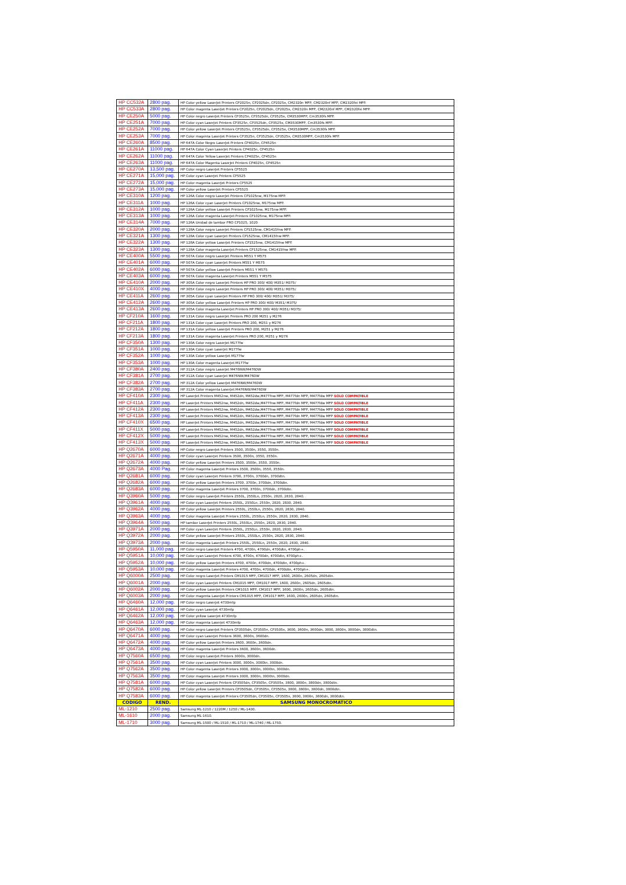| HP CC532A | 2800 pag. | HP Color yellow LaserJet Printers CP2025n, CP2025dn, CP2025x, CM2320n MFP, CM2320nf MFP, CM2320fxi MFP. |
| HP CC533A | 2800 pag. | HP Color magenta LaserJet Printers CP2025n, CP2025dn, CP2025x, CM2320n MFP, CM2320nf MFP, CM2320fxi MFP. |
| HP CE250A | 5000 pag. | HP Color negro LaserJet Printers CP3525n, CP3525dn, CP3525x, CM3530MFP, Cm3530fs MFP. |
| HP CE251A | 7000 pag. | HP Color cyan LaserJet Printers CP3525n, CP3525dn, CP3525x, CM3530MFP, Cm3530fs MFP. |
| HP CE252A | 7000 pag. | HP Color yellow LaserJet Printers CP3525n, CP3525dn, CP3525x, CM3530MFP, Cm3530fs MFP. |
| HP CE253A | 7000 pag. | HP Color magenta LaserJet Printers CP3525n, CP3525dn, CP3525x, CM3530MFP, Cm3530fs MFP. |
| HP CE260A | 8500 pag. | HP 647A Color Negro LaserJet Printers CP4025n, CP4525n |
| HP CE261A | 11000 pag. | HP 647A Color Cyan LaserJet Printers CP4025n, CP4525n |
| HP CE262A | 11000 pag. | HP 647A Color Yellow LaserJet Printers CP4025n, CP4525n |
| HP CE263A | 11000 pag. | HP 647A Color Magenta LaserJet Printers CP4025n, CP4525n |
| HP CE270A | 13,500 pag. | HP Color negro LaserJet Printers CP5525 |
| HP CE271A | 15,000 pag. | HP Color cyan LaserJet Printers CP5525 |
| HP CE272A | 15,000 pag. | HP Color magenta LaserJet Printers CP5525 |
| HP CE273A | 15,000 pag. | HP Color yellow LaserJet Printers CP5525 |
| HP CE310A | 1200 pag. | HP 126A Color negro LaserJet Printers CP1025nw, M175nw MFP. |
| HP CE311A | 1000 pag. | HP 126A Color cyan LaserJet Printers CP1025nw, M175nw MFP. |
| HP CE312A | 1000 pag. | HP 126A Color yellow LaserJet Printers CP1025nw, M175nw MFP. |
| HP CE313A | 1000 pag. | HP 126A Color magenta LaserJet Printers CP1025nw, M175nw MFP. |
| HP CE314A | 7000 pag. | HP 126A Unidad de tambor PRO CP1025, 1020 |
| HP CE320A | 2000 pag. | HP 128A Color negro LaserJet Printers CP1525nw, CM1415fnw MFP. |
| HP CE321A | 1300 pag. | HP 128A Color cyan LaserJet Printers CP1525nw, CM1415fnw MFP. |
| HP CE322A | 1300 pag. | HP 128A Color yellow LaserJet Printers CP1525nw, CM1415fnw MFP. |
| HP CE323A | 1300 pag. | HP 128A Color magenta LaserJet Printers CP1525nw, CM1415fnw MFP. |
| HP CE400A | 5500 pag. | HP 507A Color negro LaserJet Printers M551 Y M575 |
| HP CE401A | 6000 pag. | HP 507A Color cyan LaserJet Printers M551 Y M575 |
| HP CE402A | 6000 pag. | HP 507A Color yellow LaserJet Printers M551 Y M575 |
| HP CE403A | 6000 pag. | HP 507A Color magenta LaserJet Printers M551 Y M575 |
| HP CE410A | 2000 pag. | HP 305A Color negro LaserJet Printers HP PRO 300/ 400/ M351/ M375/ |
| HP CE410X | 4000 pag. | HP 305X Color negro LaserJet Printers HP PRO 300/ 400/ M351/ M375/ |
| HP CE411A | 2600 pag. | HP 305A Color cyan LaserJet Printers HP PRO 300/ 400/ M351/ M375/ |
| HP CE412A | 2600 pag. | HP 305A Color yellow LaserJet Printers HP PRO 300/ 400/ M351/ M375/ |
| HP CE413A | 2600 pag. | HP 305A Color magenta LaserJet Printers HP PRO 300/ 400/ M351/ M375/ |
| HP CF210A | 1600 pag. | HP 131A Color negro LaserJet Printers PRO 200 M251 y M276 |
| HP CF211A | 1800 pag. | HP 131A Color cyan LaserJet Printers PRO 200, M251 y M276 |
| HP CF212A | 1800 pag. | HP 131A Color yellow LaserJet Printers PRO 200, M251 y M276 |
| HP CF213A | 1800 pag. | HP 131A Color magenta LaserJet Printers PRO 200, M251 y M276 |
| HP CF350A | 1300 pag. | HP 130A Color negro LaserJet M177fw |
| HP CF351A | 1000 pag. | HP 130A Color cyan LaserJet M177fw |
| HP CF352A | 1000 pag. | HP 130A Color yellow LaserJet M177fw |
| HP CF353A | 1000 pag. | HP 130A Color magenta LaserJet M177fw |
| HP CF380A | 2400 pag. | HP 312A Color negro LaserJet M476NW/M476DW |
| HP CF381A | 2700 pag. | HP 312A Color cyan LaserJet M476NW/M476DW |
| HP CF382A | 2700 pag. | HP 312A Color yellow LaserJet M476NW/M476DW |
| HP CF383A | 2700 pag. | HP 312A Color magenta LaserJet M476NW/M476DW |
| HP CF410A | 2300 pag. | HP LaserJet Printers M452nw, M452dn, M452dw,M477fnw MFP, M477fdn MFP, M477fdw MFP SOLO COMPATIBLE |
| HP CF411A | 2300 pag. | HP LaserJet Printers M452nw, M452dn, M452dw,M477fnw MFP, M477fdn MFP, M477fdw MFP SOLO COMPATIBLE |
| HP CF412A | 2300 pag. | HP LaserJet Printers M452nw, M452dn, M452dw,M477fnw MFP, M477fdn MFP, M477fdw MFP SOLO COMPATIBLE |
| HP CF413A | 2300 pag. | HP LaserJet Printers M452nw, M452dn, M452dw,M477fnw MFP, M477fdn MFP, M477fdw MFP SOLO COMPATIBLE |
| HP CF410X | 6500 pag. | HP LaserJet Printers M452nw, M452dn, M452dw,M477fnw MFP, M477fdn MFP, M477fdw MFP SOLO COMPATIBLE |
| HP CF411X | 5000 pag. | HP LaserJet Printers M452nw, M452dn, M452dw,M477fnw MFP, M477fdn MFP, M477fdw MFP SOLO COMPATIBLE |
| HP CF412X | 5000 pag. | HP LaserJet Printers M452nw, M452dn, M452dw,M477fnw MFP, M477fdn MFP, M477fdw MFP SOLO COMPATIBLE |
| HP CF413X | 5000 pag. | HP LaserJet Printers M452nw, M452dn, M452dw,M477fnw MFP, M477fdn MFP, M477fdw MFP SOLO COMPATIBLE |
| HP Q2670A | 6000 pag. | HP Color negro LaserJet Printers 3500, 3500n, 3550, 3550n. |
| HP Q2671A | 4000 pag. | HP Color cyan LaserJet Printers 3500, 3500n, 3550, 3550n. |
| HP Q2672A | 4000 pag. | HP Color yellow LaserJet Printers 3500, 3500n, 3550, 3550n. |
| HP Q2673A | 4000 Pag. | HP Color magenta LaserJet Printers 3500, 3500n, 3550, 3550n. |
| HP Q2681A | 6000 pag. | HP Color cyan LaserJet Printers 3700, 3700n, 3700dn, 3700dtn. |
| HP Q2682A | 6000 pag. | HP Color yellow LaserJet Printers 3700, 3700n, 3700dn, 3700dtn. |
| HP Q2683A | 6000 pag. | HP Color magenta LaserJet Printers 3700, 3700n, 3700dn, 3700dtn. |
| HP Q3960A | 5000 pag. | HP Color negro LaserJet Printers 2550L, 2550Ln, 2550n, 2820, 2830, 2840. |
| HP Q3961A | 4000 pag. | HP Color cyan LaserJet Printers 2550L, 2550Ln, 2550n, 2820, 2830, 2840. |
| HP Q3962A | 4000 pag. | HP Color yellow LaserJet Printers 2550L, 2550Ln, 2550n, 2820, 2830, 2840. |
| HP Q3963A | 4000 pag. | HP Color magenta LaserJet Printers 2550L, 2550Ln, 2550n, 2820, 2830, 2840. |
| HP Q3964A | 5000 pag. | HP tambor LaserJet Printers 2550L, 2550Ln, 2550n, 2820, 2830, 2840. |
| HP Q3971A | 2000 pag. | HP Color cyan LaserJet Printers 2550L, 2550Ln, 2550n, 2820, 2830, 2840. |
| HP Q3972A | 2000 pag. | HP Color yellow LaserJet Printers 2550L, 2550Ln, 2550n, 2820, 2830, 2840. |
| HP Q3973A | 2000 pag. | HP Color magenta LaserJet Printers 2550L, 2550Ln, 2550n, 2820, 2830, 2840. |
| HP Q5950A | 11,000 pag. | HP Color negro LaserJet Printers 4700, 4700n, 4700dn, 4700dtn, 4700ph+. |
| HP Q5951A | 10,000 pag. | HP Color cyan LaserJet Printers 4700, 4700n, 4700dn, 4700dtn, 4700ph+. |
| HP Q5952A | 10,000 pag. | HP Color yellow LaserJet Printers 4700, 4700n, 4700dn, 4700dtn, 4700ph+. |
| HP Q5953A | 10,000 pag. | HP Color magenta LaserJet Printers 4700, 4700n, 4700dn, 4700dtn, 4700ph+. |
| HP Q6000A | 2500 pag. | HP Color negro LaserJet Printers CM1015 MFP, CM1017 MFP, 1600, 2600n, 2605dn, 2605dtn. |
| HP Q6001A | 2000 pag. | HP Color cyan LaserJet Printers CM1015 MFP, CM1017 MFP, 1600, 2600n, 2605dn, 2605dtn. |
| HP Q6002A | 2000 pag. | HP Color yellow LaserJet Printers CM1015 MFP, CM1017 MFP, 1600, 2600n, 2605dn, 2605dtn. |
| HP Q6003A | 2000 pag. | HP Color magenta LaserJet Printers CM1015 MFP, CM1017 MFP, 1600, 2600n, 2605dn, 2605dtn. |
| HP Q6460A | 12,000 pag. | HP Color negro Laserjet 4730mfp |
| HP Q6461A | 12,000 pag. | HP Color cyan Laserjet 4730mfp |
| HP Q6462A | 12,000 pag. | HP Color yellow Laserjet 4730mfp |
| HP Q6463A | 12,000 pag. | HP Color magenta Laserjet 4730mfp |
| HP Q6470A | 6000 pag. | HP Color negro LaserJet Printers CP3505dn, CP3505n, CP3505x, 3600, 3600n, 3600dn, 3800, 3800n, 3800dn, 3800dtn. |
| HP Q6471A | 4000 pag. | HP Color cyan LaserJet Printers 3600, 3600n, 3600dn. |
| HP Q6472A | 4000 pag. | HP Color yellow LaserJet Printers 3600, 3600n, 3600dn. |
| HP Q6473A | 4000 pag. | HP Color magenta LaserJet Printers 3600, 3600n, 3600dn. |
| HP Q7560A | 6500 pag. | HP Color negro LaserJet Printers 3000n, 3000dn. |
| HP Q7561A | 3500 pag. | HP Color cyan LaserJet Printers 3000, 3000n, 3000tn, 3000dn. |
| HP Q7562A | 3500 pag. | HP Color magenta LaserJet Printers 3000, 3000n, 3000tn, 3000dn. |
| HP Q7563A | 3500 pag. | HP Color magenta LaserJet Printers 3000, 3000n, 3000tn, 3000dn. |
| HP Q7581A | 6000 pag. | HP Color cyan LaserJet Printers CP3505dn, CP3505n, CP3505x, 3800, 3800n, 3800dn, 3800dtn. |
| HP Q7582A | 6000 pag. | HP Color yellow LaserJet Printers CP3505dn, CP3505n, CP3505x, 3800, 3800n, 3800dn, 3800dtn. |
| HP Q7583A | 6000 pag. | HP Color magenta LaserJet Printers CP3505dn, CP3505n, CP3505x, 3800, 3800n, 3800dn, 3800dtn. |
| CODIGO | REND. | SAMSUNG MONOCROMATICO |
| ML-1210 | 2500 pag. | Samsung ML-1210 / 1220M / 1250 / ML-1430. |
| ML-1610 | 2000 pag. | Samsung ML-1610. |
| ML-1710 | 3000 pag. | Samsung ML-1500 / ML-1510 / ML-1710 / ML-1740 / ML-1750. |